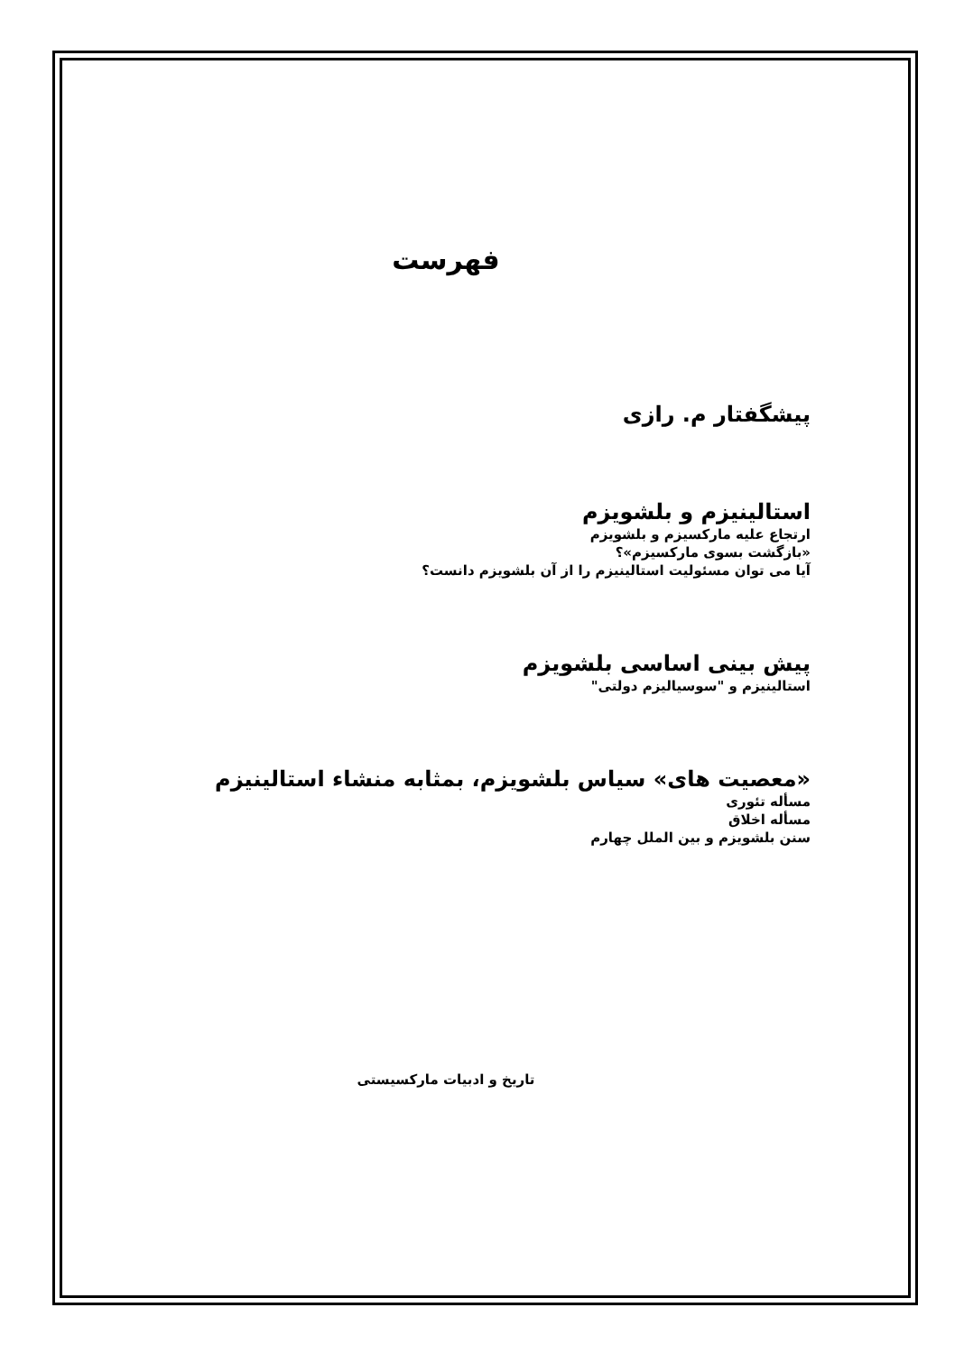فهرست
پیشگفتار م. رازی
استالینیزم و بلشویزم
ارتجاع علیه مارکسیزم و بلشویزم
«بازگشت بسوی مارکسیزم»؟
آیا می توان مسئولیت استالینیزم را از آن بلشویزم دانست؟
پیش بینی اساسی بلشویزم
استالینیزم و "سوسیالیزم دولتی"
«معصیت های» سیاس بلشویزم، بمثابه منشاء استالینیزم
مسأله تئوری
مسأله اخلاق
سنن بلشویزم و بین الملل چهارم
تاریخ و ادبیات مارکسیستی